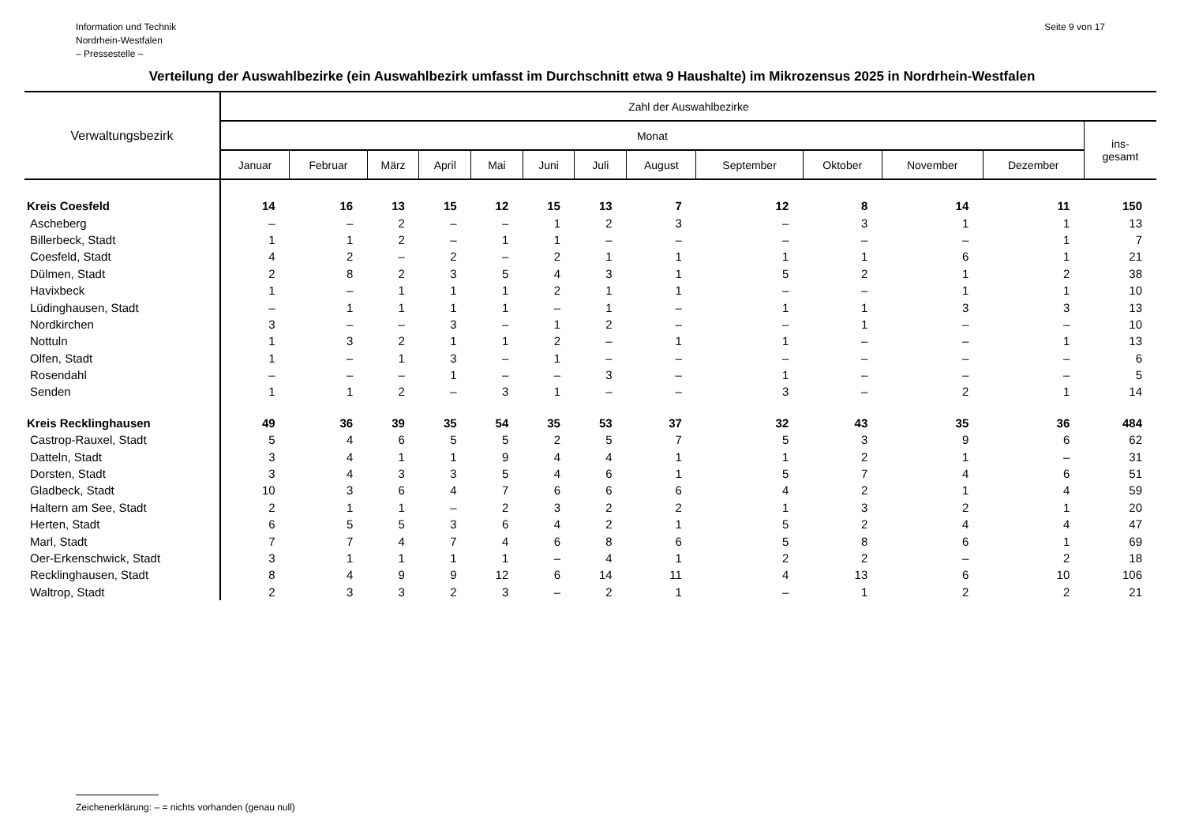Information und Technik
Nordrhein-Westfalen
– Pressestelle –
Seite 9 von 17
Verteilung der Auswahlbezirke (ein Auswahlbezirk umfasst im Durchschnitt etwa 9 Haushalte) im Mikrozensus 2025 in Nordrhein-Westfalen
| Verwaltungsbezirk | Zahl der Auswahlbezirke | | | | | | | | | | | | |
| --- | --- | --- | --- | --- | --- | --- | --- | --- | --- | --- | --- | --- | --- |
| | Monat | | | | | | | | | | | | ins- gesamt |
| | Januar | Februar | März | April | Mai | Juni | Juli | August | September | Oktober | November | Dezember | |
| Kreis Coesfeld | 14 | 16 | 13 | 15 | 12 | 15 | 13 | 7 | 12 | 8 | 14 | 11 | 150 |
| Ascheberg | – | – | 2 | – | – | 1 | 2 | 3 | – | 3 | 1 | 1 | 13 |
| Billerbeck, Stadt | 1 | 1 | 2 | – | 1 | 1 | – | – | – | – | – | 1 | 7 |
| Coesfeld, Stadt | 4 | 2 | – | 2 | – | 2 | 1 | 1 | 1 | 1 | 6 | 1 | 21 |
| Dülmen, Stadt | 2 | 8 | 2 | 3 | 5 | 4 | 3 | 1 | 5 | 2 | 1 | 2 | 38 |
| Havixbeck | 1 | – | 1 | 1 | 1 | 2 | 1 | 1 | – | – | 1 | 1 | 10 |
| Lüdinghausen, Stadt | – | 1 | 1 | 1 | 1 | – | 1 | – | 1 | 1 | 3 | 3 | 13 |
| Nordkirchen | 3 | – | – | 3 | – | 1 | 2 | – | – | 1 | – | – | 10 |
| Nottuln | 1 | 3 | 2 | 1 | 1 | 2 | – | 1 | 1 | – | – | 1 | 13 |
| Olfen, Stadt | 1 | – | 1 | 3 | – | 1 | – | – | – | – | – | – | 6 |
| Rosendahl | – | – | – | 1 | – | – | 3 | – | 1 | – | – | – | 5 |
| Senden | 1 | 1 | 2 | – | 3 | 1 | – | – | 3 | – | 2 | 1 | 14 |
| Kreis Recklinghausen | 49 | 36 | 39 | 35 | 54 | 35 | 53 | 37 | 32 | 43 | 35 | 36 | 484 |
| Castrop-Rauxel, Stadt | 5 | 4 | 6 | 5 | 5 | 2 | 5 | 7 | 5 | 3 | 9 | 6 | 62 |
| Datteln, Stadt | 3 | 4 | 1 | 1 | 9 | 4 | 4 | 1 | 1 | 2 | 1 | – | 31 |
| Dorsten, Stadt | 3 | 4 | 3 | 3 | 5 | 4 | 6 | 1 | 5 | 7 | 4 | 6 | 51 |
| Gladbeck, Stadt | 10 | 3 | 6 | 4 | 7 | 6 | 6 | 6 | 4 | 2 | 1 | 4 | 59 |
| Haltern am See, Stadt | 2 | 1 | 1 | – | 2 | 3 | 2 | 2 | 1 | 3 | 2 | 1 | 20 |
| Herten, Stadt | 6 | 5 | 5 | 3 | 6 | 4 | 2 | 1 | 5 | 2 | 4 | 4 | 47 |
| Marl, Stadt | 7 | 7 | 4 | 7 | 4 | 6 | 8 | 6 | 5 | 8 | 6 | 1 | 69 |
| Oer-Erkenschwick, Stadt | 3 | 1 | 1 | 1 | 1 | – | 4 | 1 | 2 | 2 | – | 2 | 18 |
| Recklinghausen, Stadt | 8 | 4 | 9 | 9 | 12 | 6 | 14 | 11 | 4 | 13 | 6 | 10 | 106 |
| Waltrop, Stadt | 2 | 3 | 3 | 2 | 3 | – | 2 | 1 | – | 1 | 2 | 2 | 21 |
Zeichenerklärung: – = nichts vorhanden (genau null)